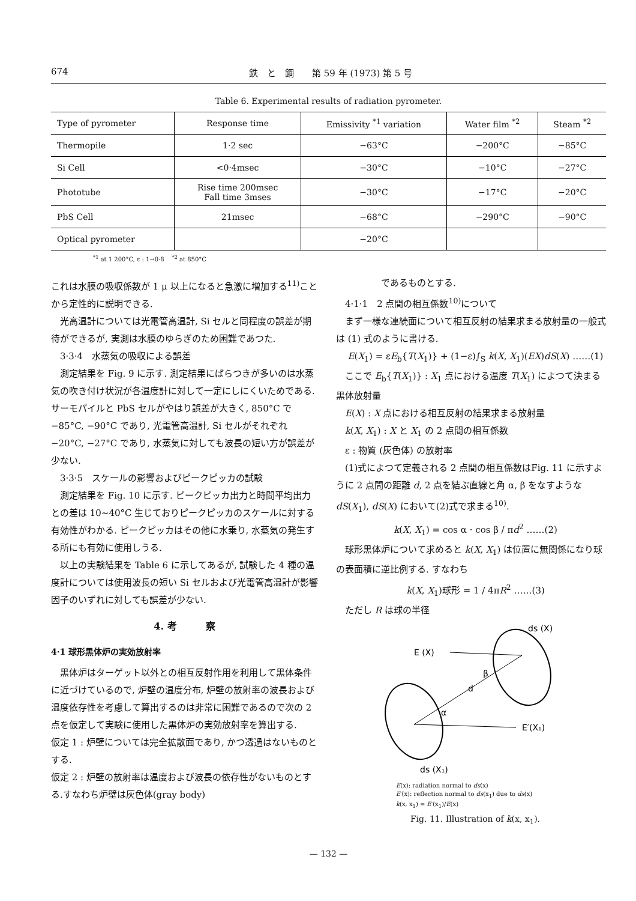674 鉄　と　鋼　　第 59 年 (1973) 第 5 号
Table 6. Experimental results of radiation pyrometer.
| Type of pyrometer | Response time | Emissivity <sup>*1</sup> variation | Water film <sup>*2</sup> | Steam <sup>*2</sup> |
| --- | --- | --- | --- | --- |
| Thermopile | 1·2 sec | −63°C | −200°C | −85°C |
| Si Cell | <0·4msec | −30°C | −10°C | −27°C |
| Phototube | Rise time 200msec Fall time 3mses | −30°C | −17°C | −20°C |
| PbS Cell | 21msec | −68°C | −290°C | −90°C |
| Optical pyrometer | | −20°C | | |
<sup>*1</sup> at 1 200°C, ε : 1→0·8 <sup>*2</sup> at 850°C
これは水膜の吸収係数が 1 μ 以上になると急激に増加する<sup>11)</sup>ことから定性的に説明できる.
光高温計については光電管高温計, Si セルと同程度の誤差が期待ができるが, 実測は水膜のゆらぎのため困難であつた.
3·3·4　水蒸気の吸収による誤差
測定結果を Fig. 9 に示す. 測定結果にばらつきが多いのは水蒸気の吹き付け状況が各温度計に対して一定にしにくいためである. サーモパイルと PbS セルがやはり誤差が大きく, 850°C で −85°C, −90°C であり, 光電管高温計, Si セルがそれぞれ −20°C, −27°C であり, 水蒸気に対しても波長の短い方が誤差が少ない.
3·3·5　スケールの影響およびピークピッカの試験
測定結果を Fig. 10 に示す. ピークピッカ出力と時間平均出力との差は 10∼40°C 生じておりピークピッカのスケールに対する有効性がわかる. ピークピッカはその他に水乗り, 水蒸気の発生する所にも有効に使用しうる.
以上の実験結果を Table 6 に示してあるが, 試験した 4 種の温度計については使用波長の短い Si セルおよび光電管高温計が影響因子のいずれに対しても誤差が少ない.
4. 考　　　察
4·1 球形黒体炉の実効放射率
黒体炉はターゲット以外との相互反射作用を利用して黒体条件に近づけているので, 炉壁の温度分布, 炉壁の放射率の波長および温度依存性を考慮して算出するのは非常に困難であるので次の 2 点を仮定して実験に使用した黒体炉の実効放射率を算出する.
仮定 1 : 炉壁については完全拡散面であり, かつ透過はないものとする.
仮定 2 : 炉壁の放射率は温度および波長の依存性がないものとする.すなわち炉壁は灰色体(gray body)
であるものとする.
4·1·1　2 点間の相互係数<sup>10)</sup>について
まず一様な連続面について相互反射の結果求まる放射量の一般式は (1) 式のように書ける.
E(X<sub>1</sub>) = εE<sub>b</sub>{T(X<sub>1</sub>)} + (1−ε)∫<sub>S</sub> k(X, X<sub>1</sub>)(EX)dS(X) ……(1)
ここで E<sub>b</sub>{T(X<sub>1</sub>)} : X<sub>1</sub> 点における温度 T(X<sub>1</sub>) によつて決まる黒体放射量
E(X) : X 点における相互反射の結果求まる放射量
k(X, X<sub>1</sub>) : X と X<sub>1</sub> の 2 点間の相互係数
ε : 物質 (灰色体) の放射率
(1)式によつて定義される 2 点間の相互係数はFig. 11 に示すように 2 点間の距離 d, 2 点を結ぶ直線と角 α, β をなすような dS(X<sub>1</sub>), dS(X) において(2)式で求まる<sup>10)</sup>.
k(X, X<sub>1</sub>) = cos α · cos β / πd<sup>2</sup> ……(2)
球形黒体炉について求めると k(X, X<sub>1</sub>) は位置に無関係になり球の表面積に逆比例する. すなわち
k(X, X<sub>1</sub>)球形 = 1 / 4πR<sup>2</sup> ……(3)
ただし R は球の半径
ds (X)
E (X)
β
d
α
E′(X₁)
ds (X₁)
E(x): radiation normal to ds(x)
E′(x): reflection normal to ds(x<sub>1</sub>) due to ds(x)
k(x, x<sub>1</sub>) = E′(x<sub>1</sub>)/E(x)
Fig. 11. Illustration of k(x, x<sub>1</sub>).
— 132 —